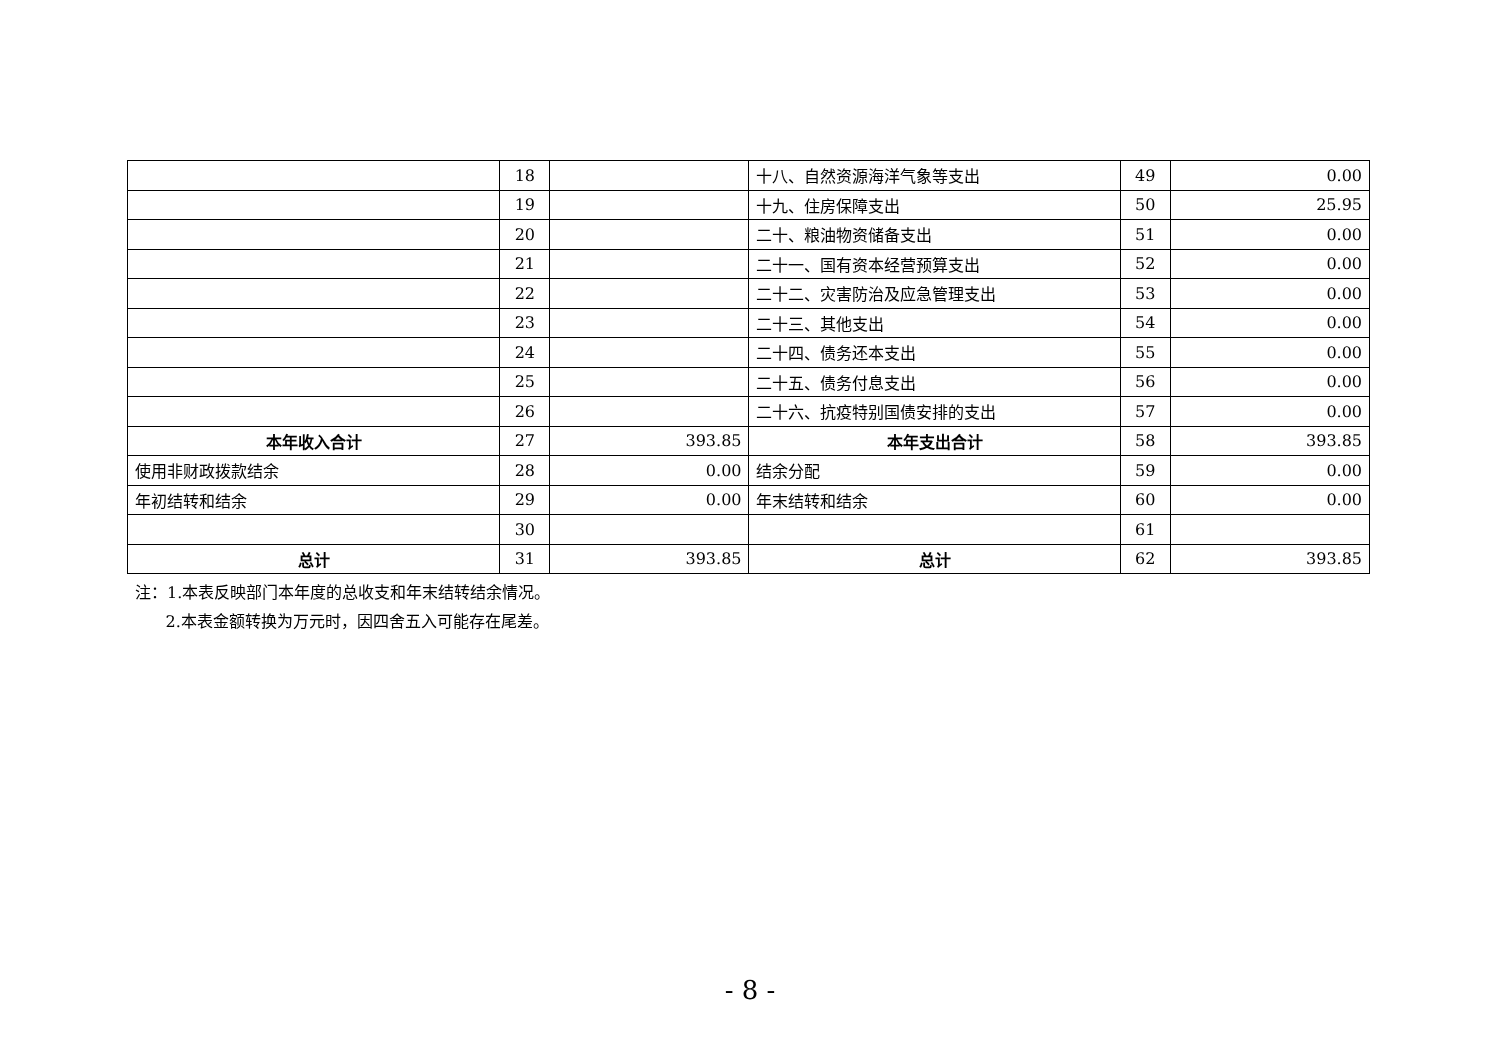| | 18 | | 十八、自然资源海洋气象等支出 | 49 | 0.00 |
| | 19 | | 十九、住房保障支出 | 50 | 25.95 |
| | 20 | | 二十、粮油物资储备支出 | 51 | 0.00 |
| | 21 | | 二十一、国有资本经营预算支出 | 52 | 0.00 |
| | 22 | | 二十二、灾害防治及应急管理支出 | 53 | 0.00 |
| | 23 | | 二十三、其他支出 | 54 | 0.00 |
| | 24 | | 二十四、债务还本支出 | 55 | 0.00 |
| | 25 | | 二十五、债务付息支出 | 56 | 0.00 |
| | 26 | | 二十六、抗疫特别国债安排的支出 | 57 | 0.00 |
| 本年收入合计 | 27 | 393.85 | 本年支出合计 | 58 | 393.85 |
| 使用非财政拨款结余 | 28 | 0.00 | 结余分配 | 59 | 0.00 |
| 年初结转和结余 | 29 | 0.00 | 年末结转和结余 | 60 | 0.00 |
| | 30 | | | 61 | |
| 总计 | 31 | 393.85 | 总计 | 62 | 393.85 |
注：1.本表反映部门本年度的总收支和年末结转结余情况。
2.本表金额转换为万元时，因四舍五入可能存在尾差。
- 8 -